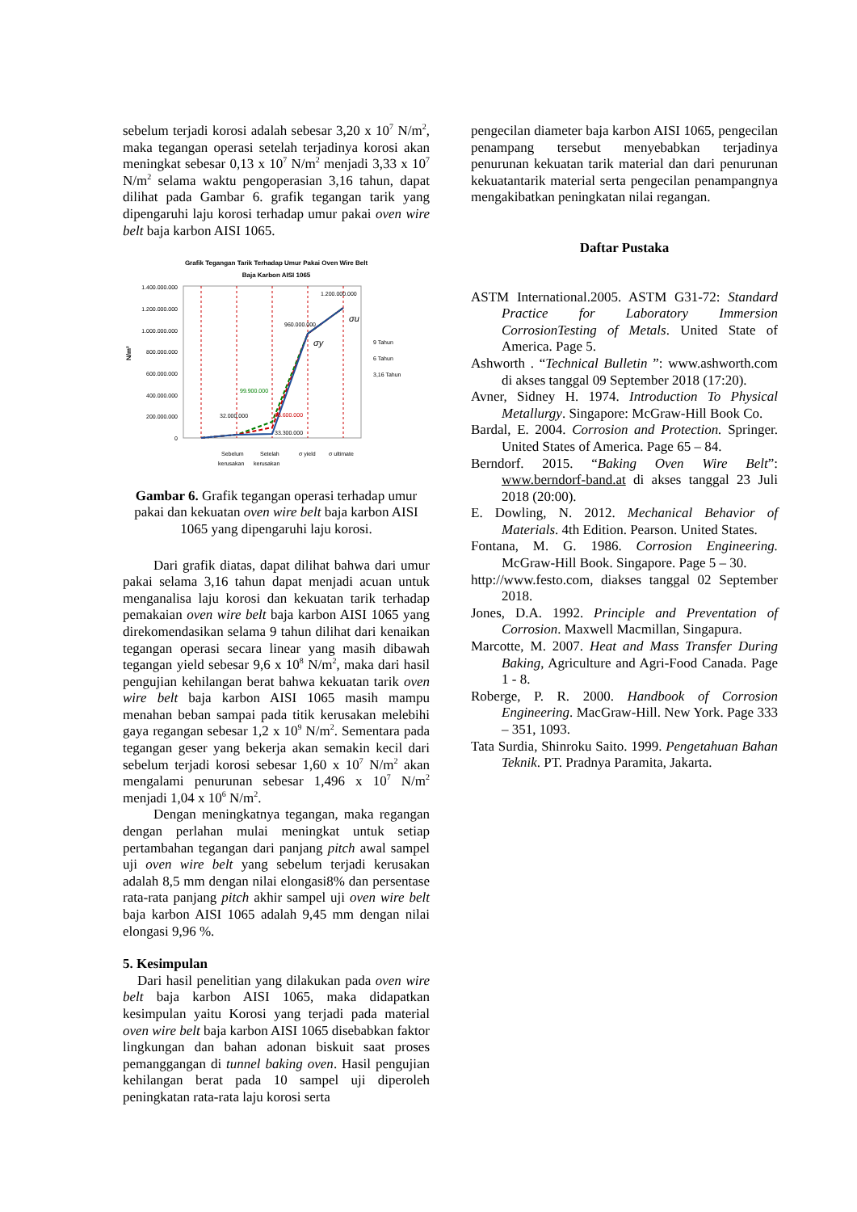sebelum terjadi korosi adalah sebesar 3,20 x 10<sup>7</sup> N/m<sup>2</sup>, maka tegangan operasi setelah terjadinya korosi akan meningkat sebesar 0,13 x 10<sup>7</sup> N/m<sup>2</sup> menjadi 3,33 x 10<sup>7</sup> N/m<sup>2</sup> selama waktu pengoperasian 3,16 tahun, dapat dilihat pada Gambar 6. grafik tegangan tarik yang dipengaruhi laju korosi terhadap umur pakai oven wire belt baja karbon AISI 1065.
Grafik Tegangan Tarik Terhadap Umur Pakai Oven Wire Belt
Baja Karbon AISI 1065
1.400.000.000
1.200.000.000
1.000.000.000
800.000.000
600.000.000
400.000.000
200.000.000
0
N/m²
32.000.000
99.900.000
66.600.000
33.300.000
960.000.000
1.200.000.000
Sebelum
kerusakan
Setelah
kerusakan
σ yield
σ ultimate
9 Tahun
6 Tahun
3,16 Tahun
σy
σu
Gambar 6. Grafik tegangan operasi terhadap umur pakai dan kekuatan oven wire belt baja karbon AISI 1065 yang dipengaruhi laju korosi.
Dari grafik diatas, dapat dilihat bahwa dari umur pakai selama 3,16 tahun dapat menjadi acuan untuk menganalisa laju korosi dan kekuatan tarik terhadap pemakaian oven wire belt baja karbon AISI 1065 yang direkomendasikan selama 9 tahun dilihat dari kenaikan tegangan operasi secara linear yang masih dibawah tegangan yield sebesar 9,6 x 10<sup>8</sup> N/m<sup>2</sup>, maka dari hasil pengujian kehilangan berat bahwa kekuatan tarik oven wire belt baja karbon AISI 1065 masih mampu menahan beban sampai pada titik kerusakan melebihi gaya regangan sebesar 1,2 x 10<sup>9</sup> N/m<sup>2</sup>. Sementara pada tegangan geser yang bekerja akan semakin kecil dari sebelum terjadi korosi sebesar 1,60 x 10<sup>7</sup> N/m<sup>2</sup> akan mengalami penurunan sebesar 1,496 x 10<sup>7</sup> N/m<sup>2</sup> menjadi 1,04 x 10<sup>6</sup> N/m<sup>2</sup>.
Dengan meningkatnya tegangan, maka regangan dengan perlahan mulai meningkat untuk setiap pertambahan tegangan dari panjang pitch awal sampel uji oven wire belt yang sebelum terjadi kerusakan adalah 8,5 mm dengan nilai elongasi8% dan persentase rata-rata panjang pitch akhir sampel uji oven wire belt baja karbon AISI 1065 adalah 9,45 mm dengan nilai elongasi 9,96 %.
5. Kesimpulan
Dari hasil penelitian yang dilakukan pada oven wire belt baja karbon AISI 1065, maka didapatkan kesimpulan yaitu Korosi yang terjadi pada material oven wire belt baja karbon AISI 1065 disebabkan faktor lingkungan dan bahan adonan biskuit saat proses pemanggangan di tunnel baking oven. Hasil pengujian kehilangan berat pada 10 sampel uji diperoleh peningkatan rata-rata laju korosi serta
pengecilan diameter baja karbon AISI 1065, pengecilan penampang tersebut menyebabkan terjadinya penurunan kekuatan tarik material dan dari penurunan kekuatantarik material serta pengecilan penampangnya mengakibatkan peningkatan nilai regangan.
Daftar Pustaka
ASTM International.2005. ASTM G31-72: Standard Practice for Laboratory Immersion CorrosionTesting of Metals. United State of America. Page 5.
Ashworth . “Technical Bulletin ”: www.ashworth.com di akses tanggal 09 September 2018 (17:20).
Avner, Sidney H. 1974. Introduction To Physical Metallurgy. Singapore: McGraw-Hill Book Co.
Bardal, E. 2004. Corrosion and Protection. Springer. United States of America. Page 65 – 84.
Berndorf. 2015. “Baking Oven Wire Belt”: www.berndorf-band.at di akses tanggal 23 Juli 2018 (20:00).
E. Dowling, N. 2012. Mechanical Behavior of Materials. 4th Edition. Pearson. United States.
Fontana, M. G. 1986. Corrosion Engineering. McGraw-Hill Book. Singapore. Page 5 – 30.
http://www.festo.com, diakses tanggal 02 September 2018.
Jones, D.A. 1992. Principle and Preventation of Corrosion. Maxwell Macmillan, Singapura.
Marcotte, M. 2007. Heat and Mass Transfer During Baking, Agriculture and Agri-Food Canada. Page 1 - 8.
Roberge, P. R. 2000. Handbook of Corrosion Engineering. MacGraw-Hill. New York. Page 333 – 351, 1093.
Tata Surdia, Shinroku Saito. 1999. Pengetahuan Bahan Teknik. PT. Pradnya Paramita, Jakarta.